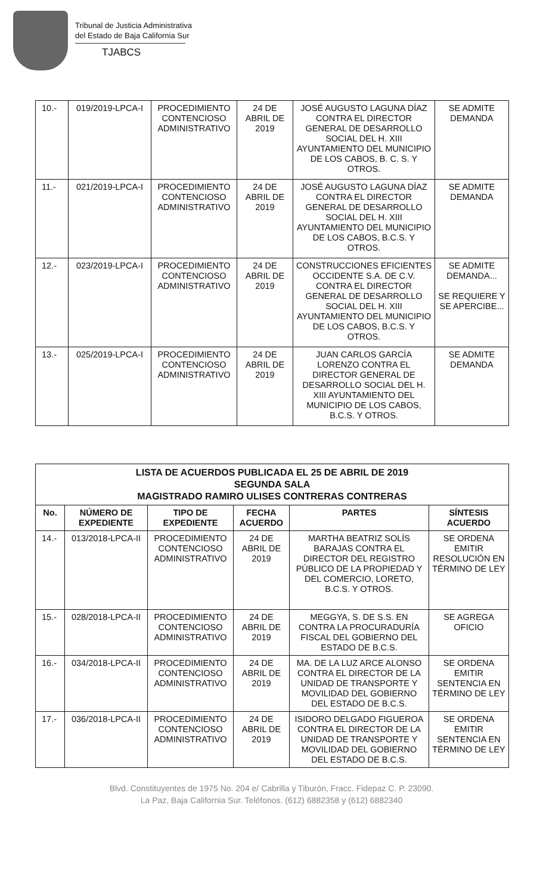Tribunal de Justicia Administrativa
del Estado de Baja California Sur
TJABCS
| 10.- | 019/2019-LPCA-I | PROCEDIMIENTO CONTENCIOSO ADMINISTRATIVO | 24 DE ABRIL DE 2019 | JOSÉ AUGUSTO LAGUNA DÍAZ CONTRA EL DIRECTOR GENERAL DE DESARROLLO SOCIAL DEL H. XIII AYUNTAMIENTO DEL MUNICIPIO DE LOS CABOS, B. C. S. Y OTROS. | SE ADMITE DEMANDA |
| 11.- | 021/2019-LPCA-I | PROCEDIMIENTO CONTENCIOSO ADMINISTRATIVO | 24 DE ABRIL DE 2019 | JOSÉ AUGUSTO LAGUNA DÍAZ CONTRA EL DIRECTOR GENERAL DE DESARROLLO SOCIAL DEL H. XIII AYUNTAMIENTO DEL MUNICIPIO DE LOS CABOS, B.C.S. Y OTROS. | SE ADMITE DEMANDA |
| 12.- | 023/2019-LPCA-I | PROCEDIMIENTO CONTENCIOSO ADMINISTRATIVO | 24 DE ABRIL DE 2019 | CONSTRUCCIONES EFICIENTES OCCIDENTE S.A. DE C.V. CONTRA EL DIRECTOR GENERAL DE DESARROLLO SOCIAL DEL H. XIII AYUNTAMIENTO DEL MUNICIPIO DE LOS CABOS, B.C.S. Y OTROS. | SE ADMITE DEMANDA... SE REQUIERE Y SE APERCIBE... |
| 13.- | 025/2019-LPCA-I | PROCEDIMIENTO CONTENCIOSO ADMINISTRATIVO | 24 DE ABRIL DE 2019 | JUAN CARLOS GARCÍA LORENZO CONTRA EL DIRECTOR GENERAL DE DESARROLLO SOCIAL DEL H. XIII AYUNTAMIENTO DEL MUNICIPIO DE LOS CABOS, B.C.S. Y OTROS. | SE ADMITE DEMANDA |
| LISTA DE ACUERDOS PUBLICADA EL 25 DE ABRIL DE 2019 SEGUNDA SALA MAGISTRADO RAMIRO ULISES CONTRERAS CONTRERAS | | | | | |
| --- | --- | --- | --- | --- | --- |
| No. | NÚMERO DE EXPEDIENTE | TIPO DE EXPEDIENTE | FECHA ACUERDO | PARTES | SÍNTESIS ACUERDO |
| 14.- | 013/2018-LPCA-II | PROCEDIMIENTO CONTENCIOSO ADMINISTRATIVO | 24 DE ABRIL DE 2019 | MARTHA BEATRIZ SOLÍS BARAJAS CONTRA EL DIRECTOR DEL REGISTRO PÚBLICO DE LA PROPIEDAD Y DEL COMERCIO, LORETO, B.C.S. Y OTROS. | SE ORDENA EMITIR RESOLUCIÓN EN TÉRMINO DE LEY |
| 15.- | 028/2018-LPCA-II | PROCEDIMIENTO CONTENCIOSO ADMINISTRATIVO | 24 DE ABRIL DE 2019 | MEGGYA, S. DE S.S. EN CONTRA LA PROCURADURÍA FISCAL DEL GOBIERNO DEL ESTADO DE B.C.S. | SE AGREGA OFICIO |
| 16.- | 034/2018-LPCA-II | PROCEDIMIENTO CONTENCIOSO ADMINISTRATIVO | 24 DE ABRIL DE 2019 | MA. DE LA LUZ ARCE ALONSO CONTRA EL DIRECTOR DE LA UNIDAD DE TRANSPORTE Y MOVILIDAD DEL GOBIERNO DEL ESTADO DE B.C.S. | SE ORDENA EMITIR SENTENCIA EN TÉRMINO DE LEY |
| 17.- | 036/2018-LPCA-II | PROCEDIMIENTO CONTENCIOSO ADMINISTRATIVO | 24 DE ABRIL DE 2019 | ISIDORO DELGADO FIGUEROA CONTRA EL DIRECTOR DE LA UNIDAD DE TRANSPORTE Y MOVILIDAD DEL GOBIERNO DEL ESTADO DE B.C.S. | SE ORDENA EMITIR SENTENCIA EN TÉRMINO DE LEY |
Blvd. Constituyentes de 1975 No. 204 e/ Cabrilla y Tiburón, Fracc. Fidepaz C. P. 23090.
La Paz, Baja California Sur. Teléfonos. (612) 6882358 y (612) 6882340